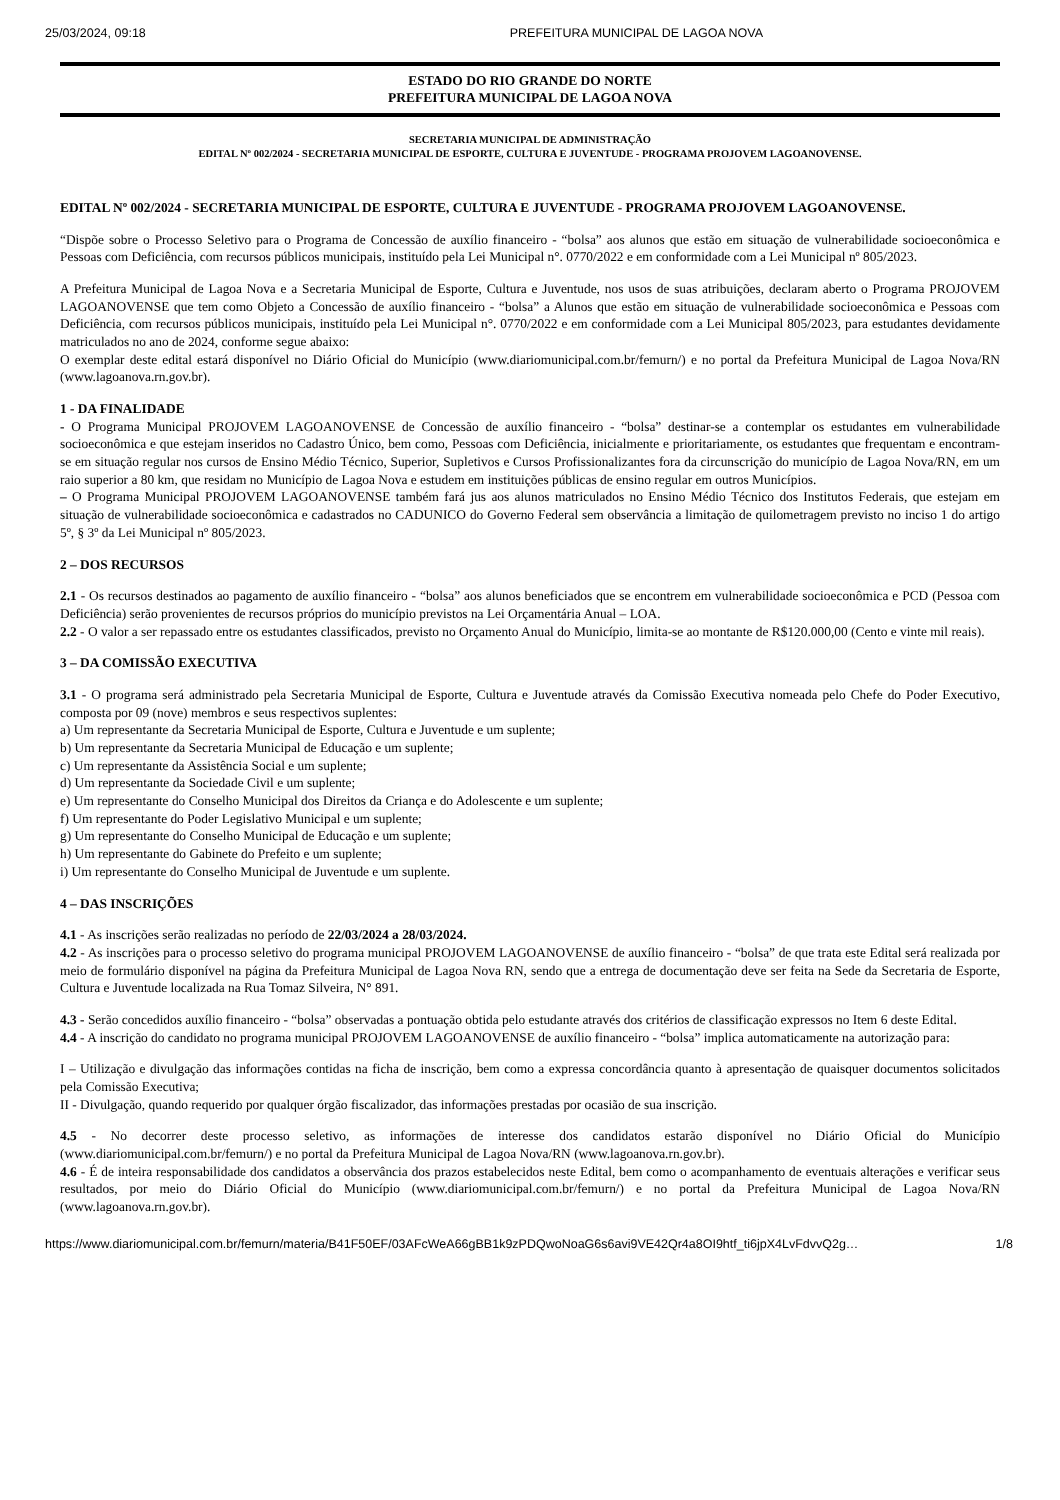25/03/2024, 09:18 PREFEITURA MUNICIPAL DE LAGOA NOVA
ESTADO DO RIO GRANDE DO NORTE
PREFEITURA MUNICIPAL DE LAGOA NOVA
SECRETARIA MUNICIPAL DE ADMINISTRAÇÃO
EDITAL Nº 002/2024 - SECRETARIA MUNICIPAL DE ESPORTE, CULTURA E JUVENTUDE - PROGRAMA PROJOVEM LAGOANOVENSE.
EDITAL Nº 002/2024 - SECRETARIA MUNICIPAL DE ESPORTE, CULTURA E JUVENTUDE - PROGRAMA PROJOVEM LAGOANOVENSE.
“Dispõe sobre o Processo Seletivo para o Programa de Concessão de auxílio financeiro - “bolsa” aos alunos que estão em situação de vulnerabilidade socioeconômica e Pessoas com Deficiência, com recursos públicos municipais, instituído pela Lei Municipal n°. 0770/2022 e em conformidade com a Lei Municipal nº 805/2023.
A Prefeitura Municipal de Lagoa Nova e a Secretaria Municipal de Esporte, Cultura e Juventude, nos usos de suas atribuições, declaram aberto o Programa PROJOVEM LAGOANOVENSE que tem como Objeto a Concessão de auxílio financeiro - “bolsa” a Alunos que estão em situação de vulnerabilidade socioeconômica e Pessoas com Deficiência, com recursos públicos municipais, instituído pela Lei Municipal n°. 0770/2022 e em conformidade com a Lei Municipal 805/2023, para estudantes devidamente matriculados no ano de 2024, conforme segue abaixo:
O exemplar deste edital estará disponível no Diário Oficial do Município (www.diariomunicipal.com.br/femurn/) e no portal da Prefeitura Municipal de Lagoa Nova/RN (www.lagoanova.rn.gov.br).
1 - DA FINALIDADE
- O Programa Municipal PROJOVEM LAGOANOVENSE de Concessão de auxílio financeiro - “bolsa” destinar-se a contemplar os estudantes em vulnerabilidade socioeconômica e que estejam inseridos no Cadastro Único, bem como, Pessoas com Deficiência, inicialmente e prioritariamente, os estudantes que frequentam e encontram-se em situação regular nos cursos de Ensino Médio Técnico, Superior, Supletivos e Cursos Profissionalizantes fora da circunscrição do município de Lagoa Nova/RN, em um raio superior a 80 km, que residam no Município de Lagoa Nova e estudem em instituições públicas de ensino regular em outros Municípios.
– O Programa Municipal PROJOVEM LAGOANOVENSE também fará jus aos alunos matriculados no Ensino Médio Técnico dos Institutos Federais, que estejam em situação de vulnerabilidade socioeconômica e cadastrados no CADUNICO do Governo Federal sem observância a limitação de quilometragem previsto no inciso 1 do artigo 5º, § 3º da Lei Municipal nº 805/2023.
2 – DOS RECURSOS
2.1 - Os recursos destinados ao pagamento de auxílio financeiro - “bolsa” aos alunos beneficiados que se encontrem em vulnerabilidade socioeconômica e PCD (Pessoa com Deficiência) serão provenientes de recursos próprios do município previstos na Lei Orçamentária Anual – LOA.
2.2 - O valor a ser repassado entre os estudantes classificados, previsto no Orçamento Anual do Município, limita-se ao montante de R$120.000,00 (Cento e vinte mil reais).
3 – DA COMISSÃO EXECUTIVA
3.1 - O programa será administrado pela Secretaria Municipal de Esporte, Cultura e Juventude através da Comissão Executiva nomeada pelo Chefe do Poder Executivo, composta por 09 (nove) membros e seus respectivos suplentes:
a) Um representante da Secretaria Municipal de Esporte, Cultura e Juventude e um suplente;
b) Um representante da Secretaria Municipal de Educação e um suplente;
c) Um representante da Assistência Social e um suplente;
d) Um representante da Sociedade Civil e um suplente;
e) Um representante do Conselho Municipal dos Direitos da Criança e do Adolescente e um suplente;
f) Um representante do Poder Legislativo Municipal e um suplente;
g) Um representante do Conselho Municipal de Educação e um suplente;
h) Um representante do Gabinete do Prefeito e um suplente;
i) Um representante do Conselho Municipal de Juventude e um suplente.
4 – DAS INSCRIÇÕES
4.1 - As inscrições serão realizadas no período de 22/03/2024 a 28/03/2024.
4.2 - As inscrições para o processo seletivo do programa municipal PROJOVEM LAGOANOVENSE de auxílio financeiro - “bolsa” de que trata este Edital será realizada por meio de formulário disponível na página da Prefeitura Municipal de Lagoa Nova RN, sendo que a entrega de documentação deve ser feita na Sede da Secretaria de Esporte, Cultura e Juventude localizada na Rua Tomaz Silveira, N° 891.
4.3 - Serão concedidos auxílio financeiro - “bolsa” observadas a pontuação obtida pelo estudante através dos critérios de classificação expressos no Item 6 deste Edital.
4.4 - A inscrição do candidato no programa municipal PROJOVEM LAGOANOVENSE de auxílio financeiro - “bolsa” implica automaticamente na autorização para:
I – Utilização e divulgação das informações contidas na ficha de inscrição, bem como a expressa concordância quanto à apresentação de quaisquer documentos solicitados pela Comissão Executiva;
II - Divulgação, quando requerido por qualquer órgão fiscalizador, das informações prestadas por ocasião de sua inscrição.
4.5 - No decorrer deste processo seletivo, as informações de interesse dos candidatos estarão disponível no Diário Oficial do Município (www.diariomunicipal.com.br/femurn/) e no portal da Prefeitura Municipal de Lagoa Nova/RN (www.lagoanova.rn.gov.br).
4.6 - É de inteira responsabilidade dos candidatos a observância dos prazos estabelecidos neste Edital, bem como o acompanhamento de eventuais alterações e verificar seus resultados, por meio do Diário Oficial do Município (www.diariomunicipal.com.br/femurn/) e no portal da Prefeitura Municipal de Lagoa Nova/RN (www.lagoanova.rn.gov.br).
https://www.diariomunicipal.com.br/femurn/materia/B41F50EF/03AFcWeA66gBB1k9zPDQwoNoaG6s6avi9VE42Qr4a8OI9htf_ti6jpX4LvFdvvQ2g… 1/8